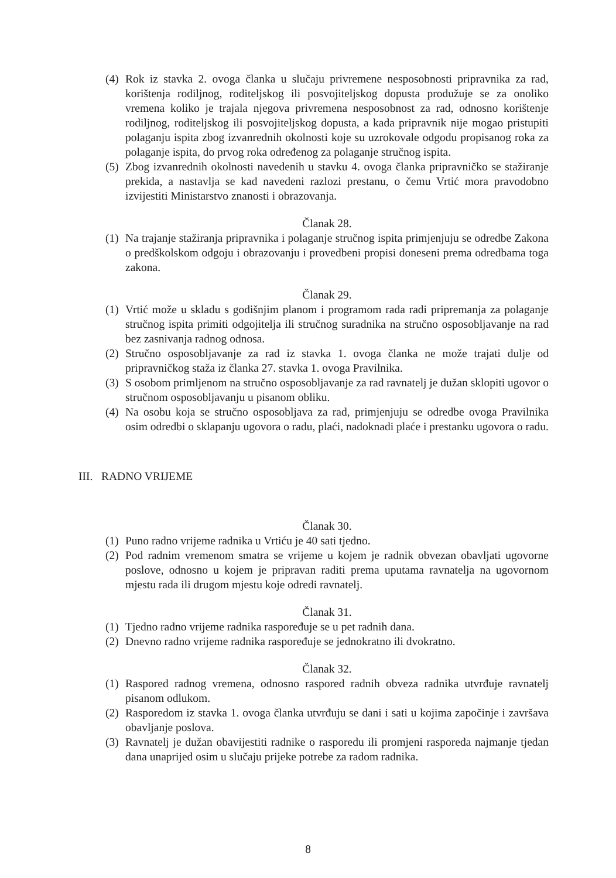(4) Rok iz stavka 2. ovoga članka u slučaju privremene nesposobnosti pripravnika za rad, korištenja rodiljnog, roditeljskog ili posvojiteljskog dopusta produžuje se za onoliko vremena koliko je trajala njegova privremena nesposobnost za rad, odnosno korištenje rodiljnog, roditeljskog ili posvojiteljskog dopusta, a kada pripravnik nije mogao pristupiti polaganju ispita zbog izvanrednih okolnosti koje su uzrokovale odgodu propisanog roka za polaganje ispita, do prvog roka određenog za polaganje stručnog ispita.
(5) Zbog izvanrednih okolnosti navedenih u stavku 4. ovoga članka pripravničko se stažiranje prekida, a nastavlja se kad navedeni razlozi prestanu, o čemu Vrtić mora pravodobno izvijestiti Ministarstvo znanosti i obrazovanja.
Članak 28.
(1) Na trajanje stažiranja pripravnika i polaganje stručnog ispita primjenjuju se odredbe Zakona o predškolskom odgoju i obrazovanju i provedbeni propisi doneseni prema odredbama toga zakona.
Članak 29.
(1) Vrtić može u skladu s godišnjim planom i programom rada radi pripremanja za polaganje stručnog ispita primiti odgojitelja ili stručnog suradnika na stručno osposobljavanje na rad bez zasnivanja radnog odnosa.
(2) Stručno osposobljavanje za rad iz stavka 1. ovoga članka ne može trajati dulje od pripravničkog staža iz članka 27. stavka 1. ovoga Pravilnika.
(3) S osobom primljenom na stručno osposobljavanje za rad ravnatelj je dužan sklopiti ugovor o stručnom osposobljavanju u pisanom obliku.
(4) Na osobu koja se stručno osposobljava za rad, primjenjuju se odredbe ovoga Pravilnika osim odredbi o sklapanju ugovora o radu, plaći, nadoknadi plaće i prestanku ugovora o radu.
III. RADNO VRIJEME
Članak 30.
(1) Puno radno vrijeme radnika u Vrtiću je 40 sati tjedno.
(2) Pod radnim vremenom smatra se vrijeme u kojem je radnik obvezan obavljati ugovorne poslove, odnosno u kojem je pripravan raditi prema uputama ravnatelja na ugovornom mjestu rada ili drugom mjestu koje odredi ravnatelj.
Članak 31.
(1) Tjedno radno vrijeme radnika raspoređuje se u pet radnih dana.
(2) Dnevno radno vrijeme radnika raspoređuje se jednokratno ili dvokratno.
Članak 32.
(1) Raspored radnog vremena, odnosno raspored radnih obveza radnika utvrđuje ravnatelj pisanom odlukom.
(2) Rasporedom iz stavka 1. ovoga članka utvrđuju se dani i sati u kojima započinje i završava obavljanje poslova.
(3) Ravnatelj je dužan obavijestiti radnike o rasporedu ili promjeni rasporeda najmanje tjedan dana unaprijed osim u slučaju prijeke potrebe za radom radnika.
8